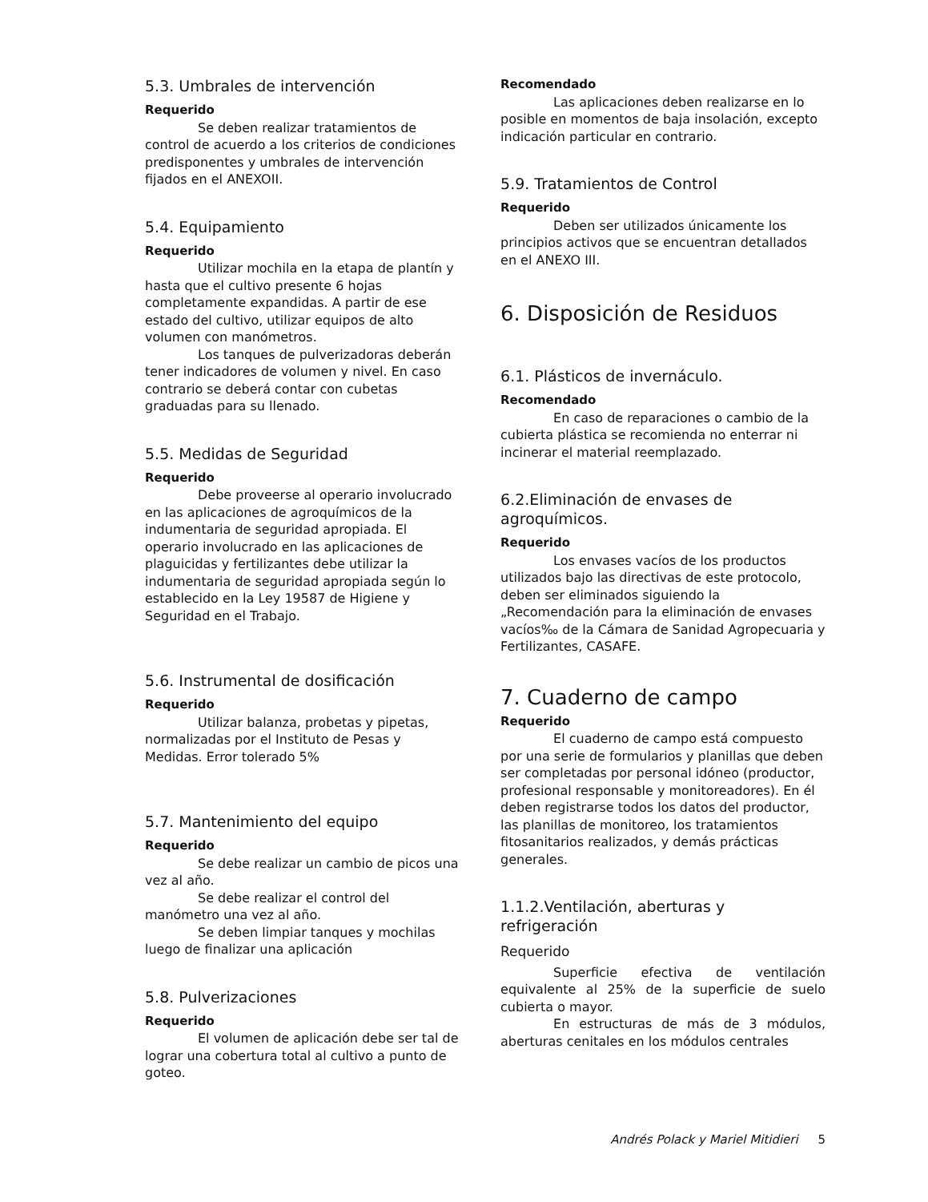5.3. Umbrales de intervención
Requerido
Se deben realizar tratamientos de control de acuerdo a los criterios de condiciones predisponentes y umbrales de intervención fijados en el ANEXOII.
5.4. Equipamiento
Requerido
Utilizar mochila en la etapa de plantín y hasta que el cultivo presente 6 hojas completamente expandidas. A partir de ese estado del cultivo, utilizar equipos de alto volumen con manómetros.
Los tanques de pulverizadoras deberán tener indicadores de volumen y nivel. En caso contrario se deberá contar con cubetas graduadas para su llenado.
5.5. Medidas de Seguridad
Requerido
Debe proveerse al operario involucrado en las aplicaciones de agroquímicos de la indumentaria de seguridad apropiada. El operario involucrado en las aplicaciones de plaguicidas y fertilizantes debe utilizar la indumentaria de seguridad apropiada según lo establecido en la Ley 19587 de Higiene y Seguridad en el Trabajo.
5.6. Instrumental de dosificación
Requerido
Utilizar balanza, probetas y pipetas, normalizadas por el Instituto de Pesas y Medidas. Error tolerado 5%
5.7. Mantenimiento del equipo
Requerido
Se debe realizar un cambio de picos una vez al año.
Se debe realizar el control del manómetro una vez al año.
Se deben limpiar tanques y mochilas luego de finalizar una aplicación
5.8. Pulverizaciones
Requerido
El volumen de aplicación debe ser tal de lograr una cobertura total al cultivo a punto de goteo.
Recomendado
Las aplicaciones deben realizarse en lo posible en momentos de baja insolación, excepto indicación particular en contrario.
5.9. Tratamientos de Control
Requerido
Deben ser utilizados únicamente los principios activos que se encuentran detallados en el ANEXO III.
6. Disposición de Residuos
6.1. Plásticos de invernáculo.
Recomendado
En caso de reparaciones o cambio de la cubierta plástica se recomienda no enterrar ni incinerar el material reemplazado.
6.2.Eliminación de envases de agroquímicos.
Requerido
Los envases vacíos de los productos utilizados bajo las directivas de este protocolo, deben ser eliminados siguiendo la „Recomendación para la eliminación de envases vacíos‰ de la Cámara de Sanidad Agropecuaria y Fertilizantes, CASAFE.
7. Cuaderno de campo
Requerido
El cuaderno de campo está compuesto por una serie de formularios y planillas que deben ser completadas por personal idóneo (productor, profesional responsable y monitoreadores). En él deben registrarse todos los datos del productor, las planillas de monitoreo, los tratamientos fitosanitarios realizados, y demás prácticas generales.
1.1.2.Ventilación, aberturas y refrigeración
Requerido
Superficie efectiva de ventilación equivalente al 25% de la superficie de suelo cubierta o mayor.
En estructuras de más de 3 módulos, aberturas cenitales en los módulos centrales
Andrés Polack y Mariel Mitidieri 5